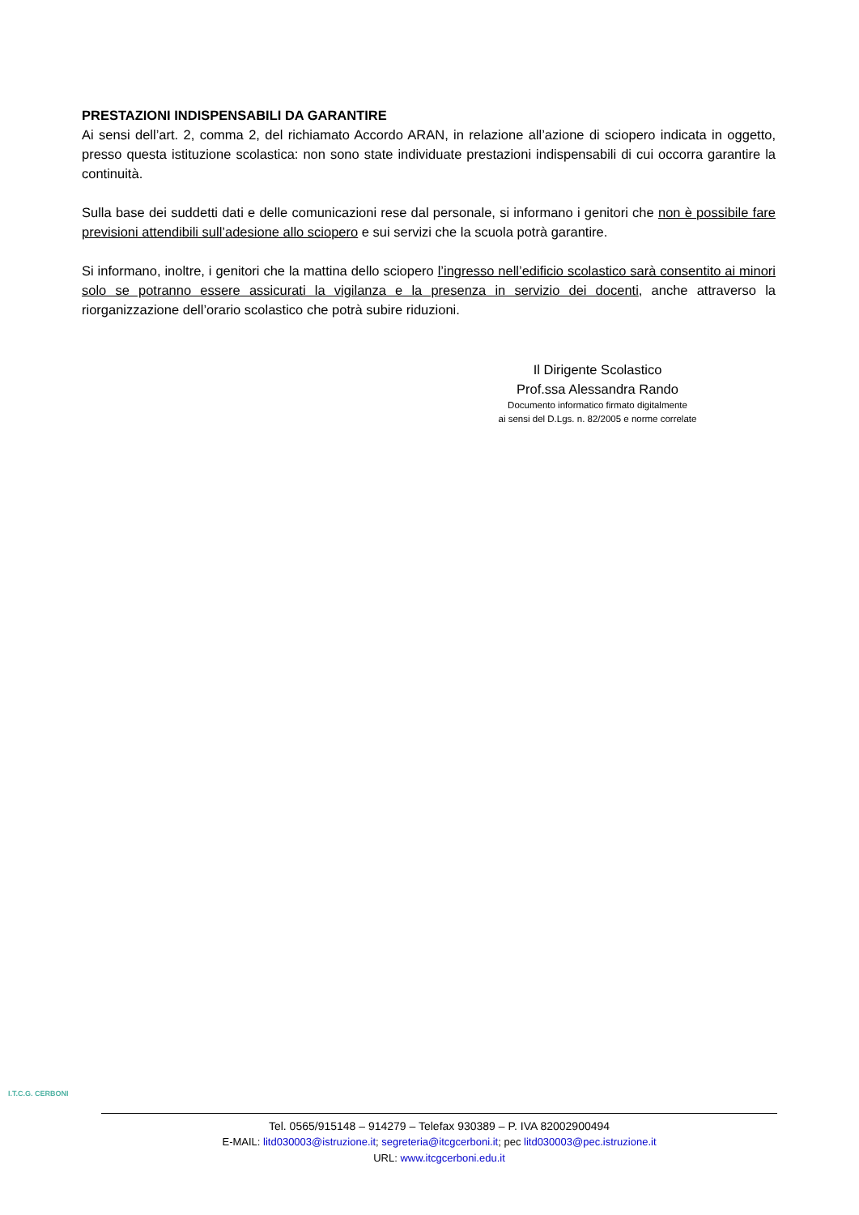PRESTAZIONI INDISPENSABILI DA GARANTIRE
Ai sensi dell’art. 2, comma 2, del richiamato Accordo ARAN, in relazione all’azione di sciopero indicata in oggetto, presso questa istituzione scolastica: non sono state individuate prestazioni indispensabili di cui occorra garantire la continuità.
Sulla base dei suddetti dati e delle comunicazioni rese dal personale, si informano i genitori che non è possibile fare previsioni attendibili sull’adesione allo sciopero e sui servizi che la scuola potrà garantire.
Si informano, inoltre, i genitori che la mattina dello sciopero l’ingresso nell’edificio scolastico sarà consentito ai minori solo se potranno essere assicurati la vigilanza e la presenza in servizio dei docenti, anche attraverso la riorganizzazione dell’orario scolastico che potrà subire riduzioni.
Il Dirigente Scolastico
Prof.ssa Alessandra Rando
Documento informatico firmato digitalmente
ai sensi del D.Lgs. n. 82/2005 e norme correlate
I.T.C.G. CERBONI
Tel. 0565/915148 – 914279 – Telefax 930389 – P. IVA 82002900494
E-MAIL: litd030003@istruzione.it; segreteria@itcgcerboni.it; pec litd030003@pec.istruzione.it
URL: www.itcgcerboni.edu.it